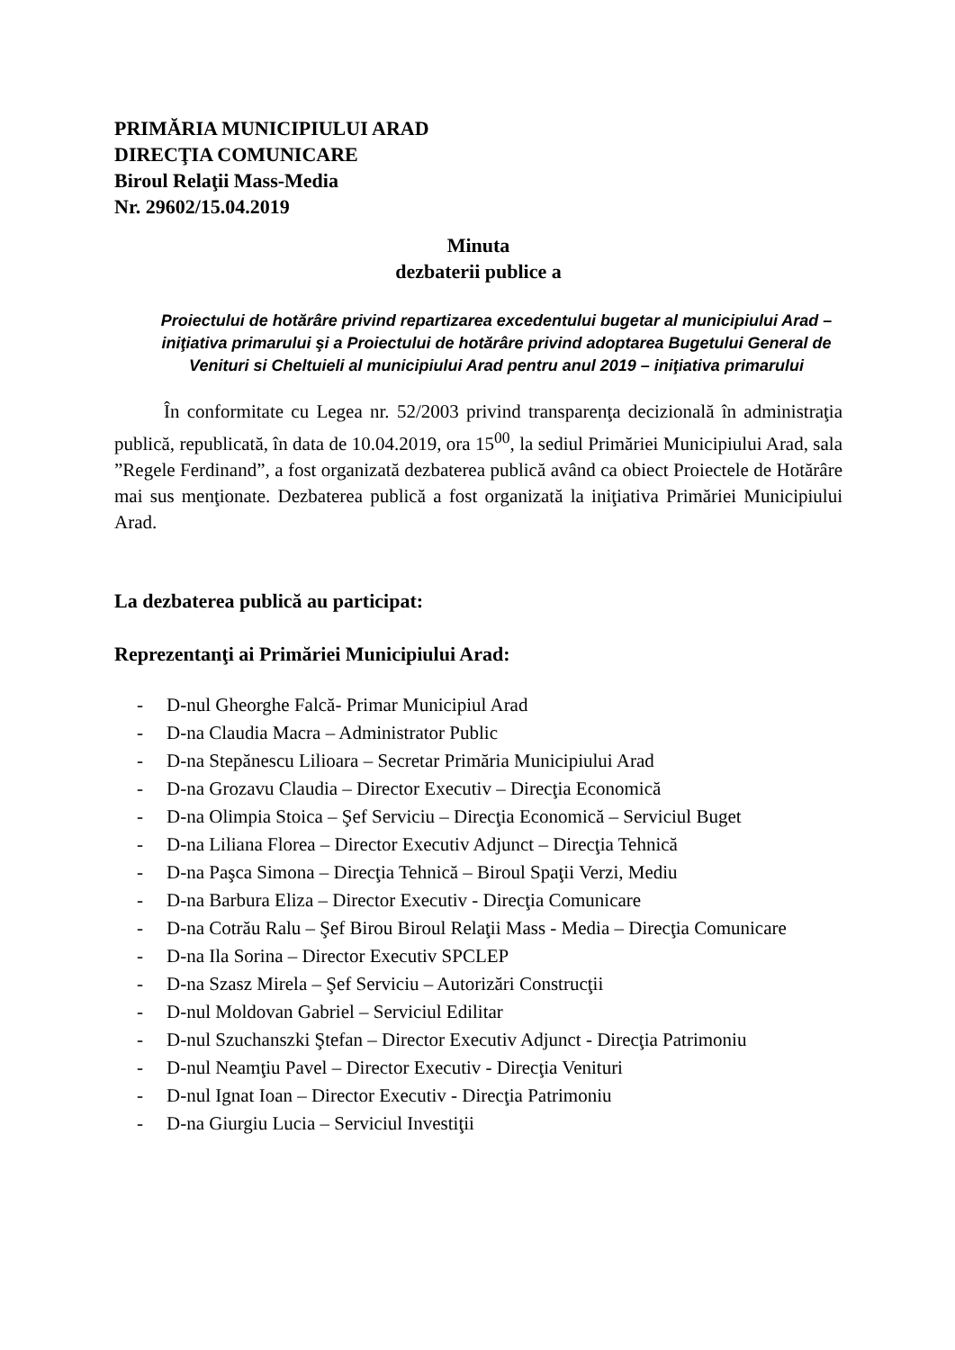PRIMĂRIA MUNICIPIULUI ARAD
DIRECŢIA COMUNICARE
Biroul Relaţii Mass-Media
Nr. 29602/15.04.2019
Minuta
dezbaterii publice a
Proiectului de hotărâre privind repartizarea excedentului bugetar al municipiului Arad – iniţiativa primarului şi a Proiectului de hotărâre privind adoptarea Bugetului General de Venituri si Cheltuieli al municipiului Arad pentru anul 2019 – iniţiativa primarului
În conformitate cu Legea nr. 52/2003 privind transparenţa decizională în administraţia publică, republicată, în data de 10.04.2019, ora 15<sup>00</sup>, la sediul Primăriei Municipiului Arad, sala ”Regele Ferdinand”, a fost organizată dezbaterea publică având ca obiect Proiectele de Hotărâre mai sus menţionate. Dezbaterea publică a fost organizată la iniţiativa Primăriei Municipiului Arad.
La dezbaterea publică au participat:
Reprezentanţi ai Primăriei Municipiului Arad:
- D-nul Gheorghe Falcă- Primar Municipiul Arad
- D-na Claudia Macra – Administrator Public
- D-na Stepănescu Lilioara – Secretar Primăria Municipiului Arad
- D-na Grozavu Claudia – Director Executiv – Direcţia Economică
- D-na Olimpia Stoica – Şef Serviciu – Direcţia Economică – Serviciul Buget
- D-na Liliana Florea – Director Executiv Adjunct – Direcţia Tehnică
- D-na Paşca Simona – Direcţia Tehnică – Biroul Spaţii Verzi, Mediu
- D-na Barbura Eliza – Director Executiv - Direcţia Comunicare
- D-na Cotrău Ralu – Şef Birou Biroul Relaţii Mass - Media – Direcţia Comunicare
- D-na Ila Sorina – Director Executiv SPCLEP
- D-na Szasz Mirela – Şef Serviciu – Autorizări Construcţii
- D-nul Moldovan Gabriel – Serviciul Edilitar
- D-nul Szuchanszki Ştefan – Director Executiv Adjunct - Direcţia Patrimoniu
- D-nul Neamţiu Pavel – Director Executiv - Direcţia Venituri
- D-nul Ignat Ioan – Director Executiv - Direcţia Patrimoniu
- D-na Giurgiu Lucia – Serviciul Investiţii